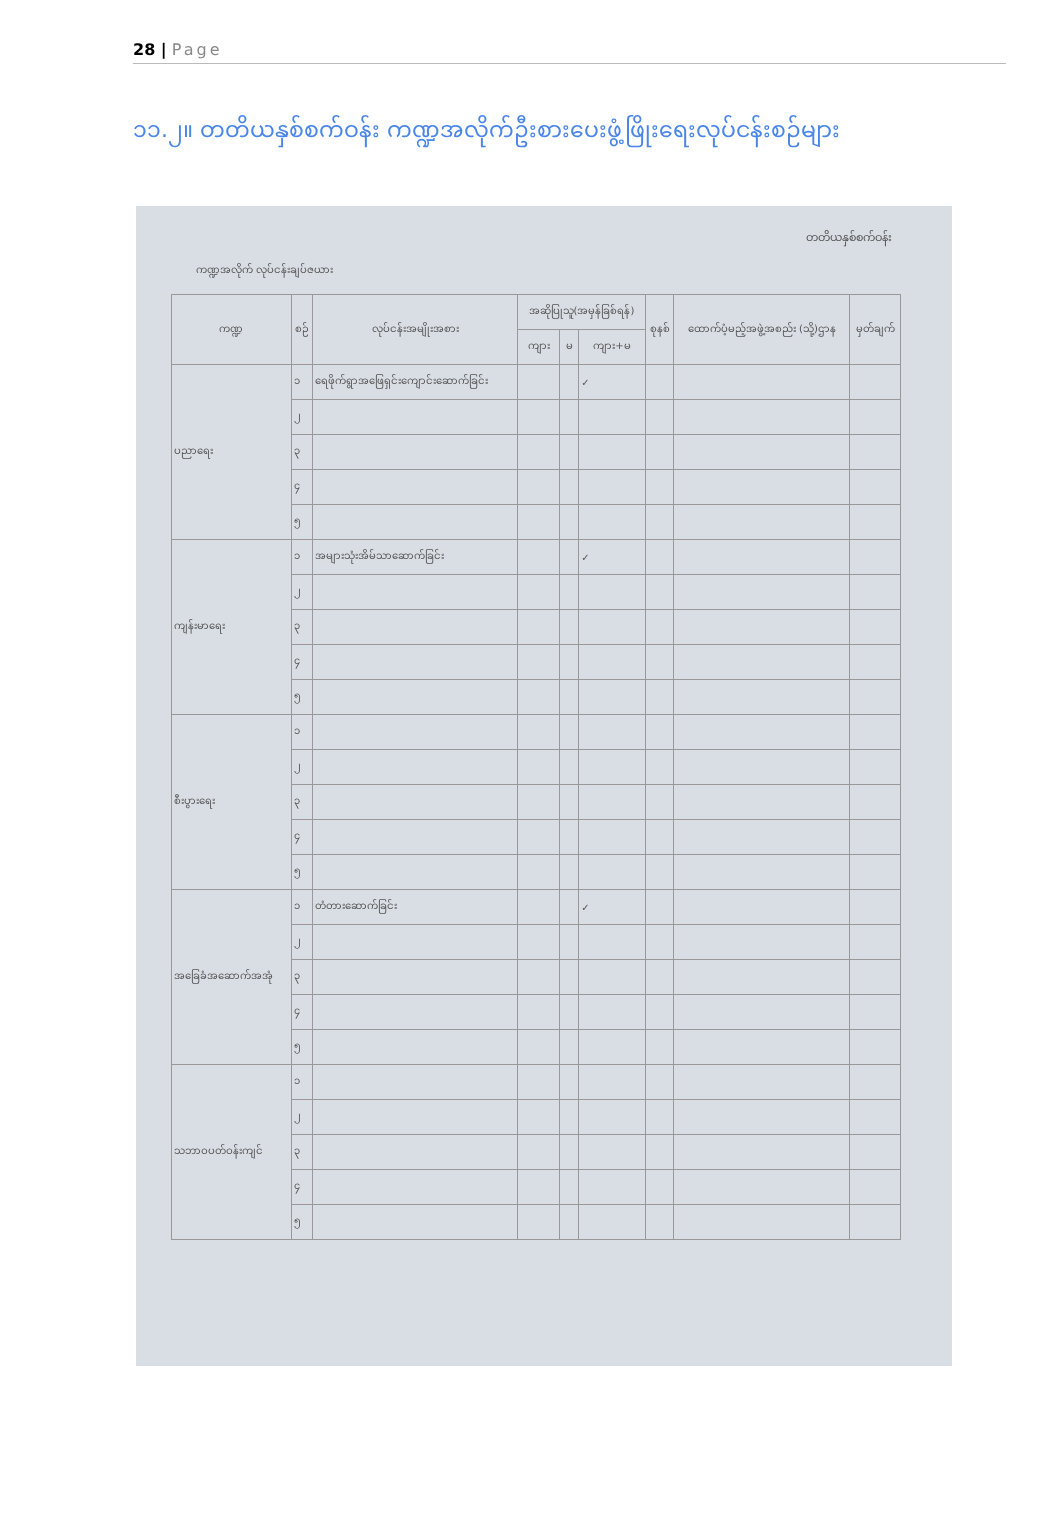28 | Page
၁၁.၂။ တတိယနှစ်စက်ဝန်း ကဏ္ဍအလိုက်ဦးစားပေးဖွံ့ဖြိုးရေးလုပ်ငန်းစဉ်များ
တတိယနှစ်စက်ဝန်း
ကဏ္ဍအလိုက် လုပ်ငန်းချပ်ဇယား
| ကဏ္ဍ | စဉ် | လုပ်ငန်းအမျိုးအစား | အဆိုပြုသူ(အမှန်ခြစ်ရန်) | | | စုနစ် | ထောက်ပံ့မည့်အဖွဲ့အစည်း (သို့)ဌာန | မှတ်ချက် |
| --- | --- | --- | --- | --- | --- | --- | --- | --- |
| | | | ကျား | မ | ကျား+မ | | | |
| ပညာရေး | ၁ | ရေဖိုက်ရွာအဖြေရှင်းကျောင်းဆောက်ခြင်း | | | ✓ | | | |
| | ၂ | | | | | | | |
| | ၃ | | | | | | | |
| | ၄ | | | | | | | |
| | ၅ | | | | | | | |
| ကျန်းမာရေး | ၁ | အများသုံးအိမ်သာဆောက်ခြင်း | | | ✓ | | | |
| | ၂ | | | | | | | |
| | ၃ | | | | | | | |
| | ၄ | | | | | | | |
| | ၅ | | | | | | | |
| စီးပွားရေး | ၁ | | | | | | | |
| | ၂ | | | | | | | |
| | ၃ | | | | | | | |
| | ၄ | | | | | | | |
| | ၅ | | | | | | | |
| အခြေခံအဆောက်အအုံ | ၁ | တံတားဆောက်ခြင်း | | | ✓ | | | |
| | ၂ | | | | | | | |
| | ၃ | | | | | | | |
| | ၄ | | | | | | | |
| | ၅ | | | | | | | |
| သဘာဝပတ်ဝန်းကျင် | ၁ | | | | | | | |
| | ၂ | | | | | | | |
| | ၃ | | | | | | | |
| | ၄ | | | | | | | |
| | ၅ | | | | | | | |